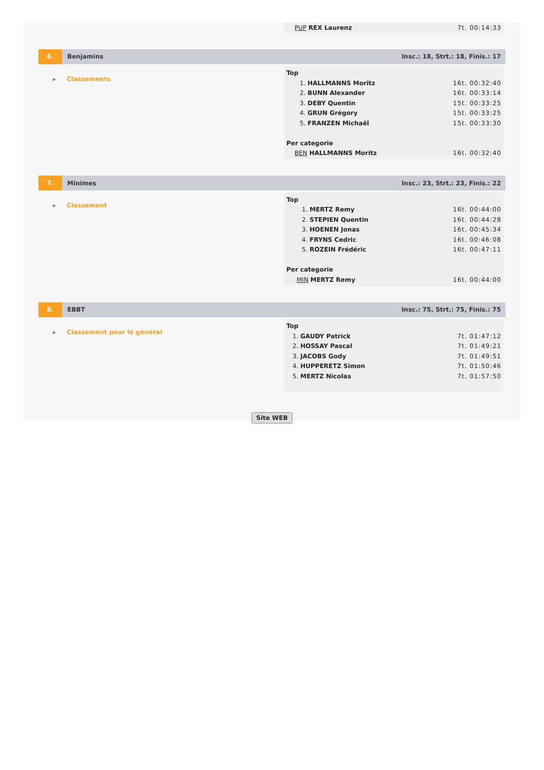| PUP REX Laurenz | 7t. 00:14:33 |
6.
Benjamins
Insc.: 18, Strt.: 18, Finis.: 17
▸ Classements
| Top | |
| 1. HALLMANNS Moritz | 16t. 00:32:40 |
| 2. BUNN Alexander | 16t. 00:33:14 |
| 3. DEBY Quentin | 15t. 00:33:25 |
| 4. GRUN Grégory | 15t. 00:33:25 |
| 5. FRANZEN Michaël | 15t. 00:33:30 |
| Per categorie | |
| BEN HALLMANNS Moritz | 16t. 00:32:40 |
7.
Minimes
Insc.: 23, Strt.: 23, Finis.: 22
▸ Classement
| Top | |
| 1. MERTZ Remy | 16t. 00:44:00 |
| 2. STEPIEN Quentin | 16t. 00:44:28 |
| 3. HOENEN Jonas | 16t. 00:45:34 |
| 4. FRYNS Cedric | 16t. 00:46:08 |
| 5. ROZEIN Frédéric | 16t. 00:47:11 |
| Per categorie | |
| MIN MERTZ Remy | 16t. 00:44:00 |
8.
EBBT
Insc.: 75, Strt.: 75, Finis.: 75
▸ Classement pour le général
| Top | |
| 1. GAUDY Patrick | 7t. 01:47:12 |
| 2. HOSSAY Pascal | 7t. 01:49:21 |
| 3. JACOBS Gody | 7t. 01:49:51 |
| 4. HUPPERETZ Simon | 7t. 01:50:46 |
| 5. MERTZ Nicolas | 7t. 01:57:50 |
Site WEB